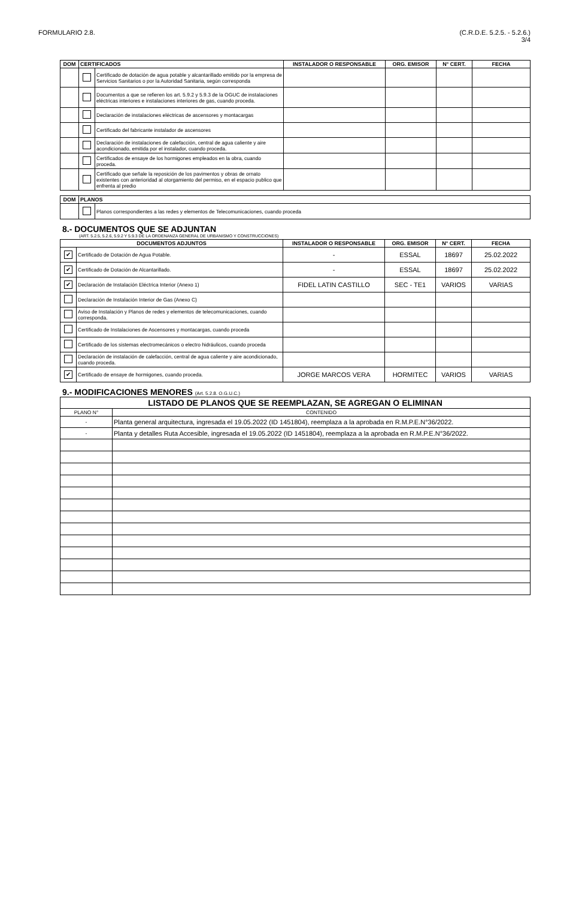FORMULARIO 2.8. (C.R.D.E. 5.2.5. - 5.2.6.)
3/4
| DOM | CERTIFICADOS | | INSTALADOR O RESPONSABLE | ORG. EMISOR | N° CERT. | FECHA |
| --- | --- | --- | --- | --- | --- | --- |
| | | Certificado de dotación de agua potable y alcantarillado emitido por la empresa de Servicios Sanitarios o por la Autoridad Sanitaria, según corresponda | | | | |
| | | Documentos a que se refieren los art. 5.9.2 y 5.9.3 de la OGUC de instalaciones eléctricas interiores e instalaciones interiores de gas, cuando proceda. | | | | |
| | | Declaración de instalaciones eléctricas de ascensores y montacargas | | | | |
| | | Certificado del fabricante instalador de ascensores | | | | |
| | | Declaración de instalaciones de calefacción, central de agua caliente y aire acondicionado, emitida por el instalador, cuando proceda. | | | | |
| | | Certificados de ensaye de los hormigones empleados en la obra, cuando proceda. | | | | |
| | | Certificado que señale la reposición de los pavimentos y obras de ornato existentes con anterioridad al otorgamiento del permiso, en el espacio publico que enfrenta al predio | | | | |
| DOM | PLANOS | |
| --- | --- | --- |
| | | Planos correspondientes a las redes y elementos de Telecomunicaciones, cuando proceda |
8.- DOCUMENTOS QUE SE ADJUNTAN
(ART. 5.2.5, 5.2.6, 5.9.2 Y 5.9.3 DE LA ORDENANZA GENERAL DE URBANISMO Y CONSTRUCCIONES)
| DOCUMENTOS ADJUNTOS | | INSTALADOR O RESPONSABLE | ORG. EMISOR | N° CERT. | FECHA |
| --- | --- | --- | --- | --- | --- |
| ✔ | Certificado de Dotación de Agua Potable. | - | ESSAL | 18697 | 25.02.2022 |
| ✔ | Certificado de Dotación de Alcantarillado. | - | ESSAL | 18697 | 25.02.2022 |
| ✔ | Declaración de Instalación Eléctrica Interior (Anexo 1) | FIDEL LATIN CASTILLO | SEC - TE1 | VARIOS | VARIAS |
| | Declaración de Instalación Interior de Gas (Anexo C) | | | | |
| | Aviso de Instalación y Planos de redes y elementos de telecomunicaciones, cuando corresponda. | | | | |
| | Certificado de Instalaciones de Ascensores y montacargas, cuando proceda | | | | |
| | Certificado de los sistemas electromecánicos o electro hidráulicos, cuando proceda | | | | |
| | Declaración de instalación de calefacción, central de agua caliente y aire acondicionado, cuando proceda. | | | | |
| ✔ | Certificado de ensaye de hormigones, cuando proceda. | JORGE MARCOS VERA | HORMITEC | VARIOS | VARIAS |
9.- MODIFICACIONES MENORES (Art. 5.2.8. O.G.U.C.)
| LISTADO DE PLANOS QUE SE REEMPLAZAN, SE AGREGAN O ELIMINAN | |
| --- | --- |
| PLANO N° | CONTENIDO |
| - | Planta general arquitectura, ingresada el 19.05.2022 (ID 1451804), reemplaza a la aprobada en R.M.P.E.N°36/2022. |
| - | Planta y detalles Ruta Accesible, ingresada el 19.05.2022 (ID 1451804), reemplaza a la aprobada en R.M.P.E.N°36/2022. |